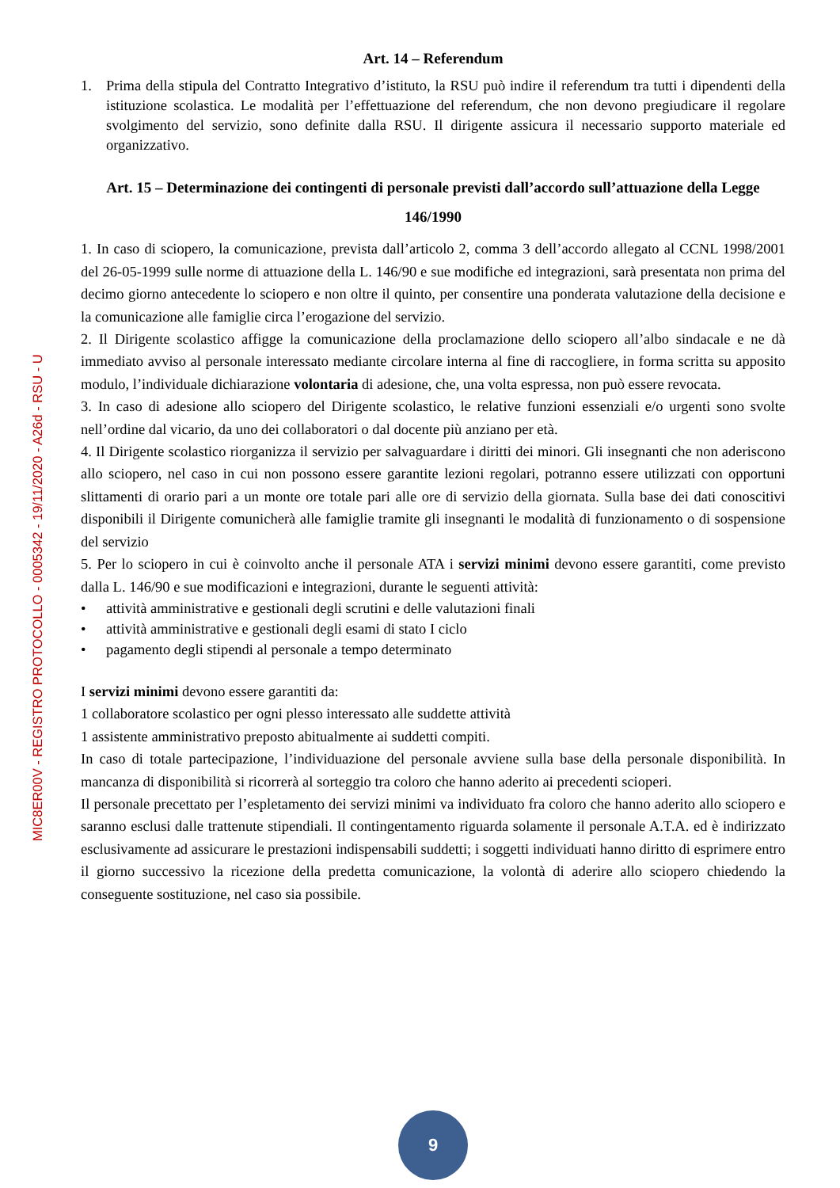MIC8ER00V - REGISTRO PROTOCOLLO - 0005342 - 19/11/2020 - A26d - RSU - U
Art. 14 – Referendum
1. Prima della stipula del Contratto Integrativo d’istituto, la RSU può indire il referendum tra tutti i dipendenti della istituzione scolastica. Le modalità per l’effettuazione del referendum, che non devono pregiudicare il regolare svolgimento del servizio, sono definite dalla RSU. Il dirigente assicura il necessario supporto materiale ed organizzativo.
Art. 15 – Determinazione dei contingenti di personale previsti dall’accordo sull’attuazione della Legge 146/1990
1. In caso di sciopero, la comunicazione, prevista dall’articolo 2, comma 3 dell’accordo allegato al CCNL 1998/2001 del 26-05-1999 sulle norme di attuazione della L. 146/90 e sue modifiche ed integrazioni, sarà presentata non prima del decimo giorno antecedente lo sciopero e non oltre il quinto, per consentire una ponderata valutazione della decisione e la comunicazione alle famiglie circa l’erogazione del servizio.
2. Il Dirigente scolastico affigge la comunicazione della proclamazione dello sciopero all’albo sindacale e ne dà immediato avviso al personale interessato mediante circolare interna al fine di raccogliere, in forma scritta su apposito modulo, l’individuale dichiarazione volontaria di adesione, che, una volta espressa, non può essere revocata.
3. In caso di adesione allo sciopero del Dirigente scolastico, le relative funzioni essenziali e/o urgenti sono svolte nell’ordine dal vicario, da uno dei collaboratori o dal docente più anziano per età.
4. Il Dirigente scolastico riorganizza il servizio per salvaguardare i diritti dei minori. Gli insegnanti che non aderiscono allo sciopero, nel caso in cui non possono essere garantite lezioni regolari, potranno essere utilizzati con opportuni slittamenti di orario pari a un monte ore totale pari alle ore di servizio della giornata. Sulla base dei dati conoscitivi disponibili il Dirigente comunicherà alle famiglie tramite gli insegnanti le modalità di funzionamento o di sospensione del servizio
5. Per lo sciopero in cui è coinvolto anche il personale ATA i servizi minimi devono essere garantiti, come previsto dalla L. 146/90 e sue modificazioni e integrazioni, durante le seguenti attività:
• attività amministrative e gestionali degli scrutini e delle valutazioni finali
• attività amministrative e gestionali degli esami di stato I ciclo
• pagamento degli stipendi al personale a tempo determinato
I servizi minimi devono essere garantiti da:
1 collaboratore scolastico per ogni plesso interessato alle suddette attività
1 assistente amministrativo preposto abitualmente ai suddetti compiti.
In caso di totale partecipazione, l’individuazione del personale avviene sulla base della personale disponibilità. In mancanza di disponibilità si ricorrerà al sorteggio tra coloro che hanno aderito ai precedenti scioperi.
Il personale precettato per l’espletamento dei servizi minimi va individuato fra coloro che hanno aderito allo sciopero e saranno esclusi dalle trattenute stipendiali. Il contingentamento riguarda solamente il personale A.T.A. ed è indirizzato esclusivamente ad assicurare le prestazioni indispensabili suddetti; i soggetti individuati hanno diritto di esprimere entro il giorno successivo la ricezione della predetta comunicazione, la volontà di aderire allo sciopero chiedendo la conseguente sostituzione, nel caso sia possibile.
9